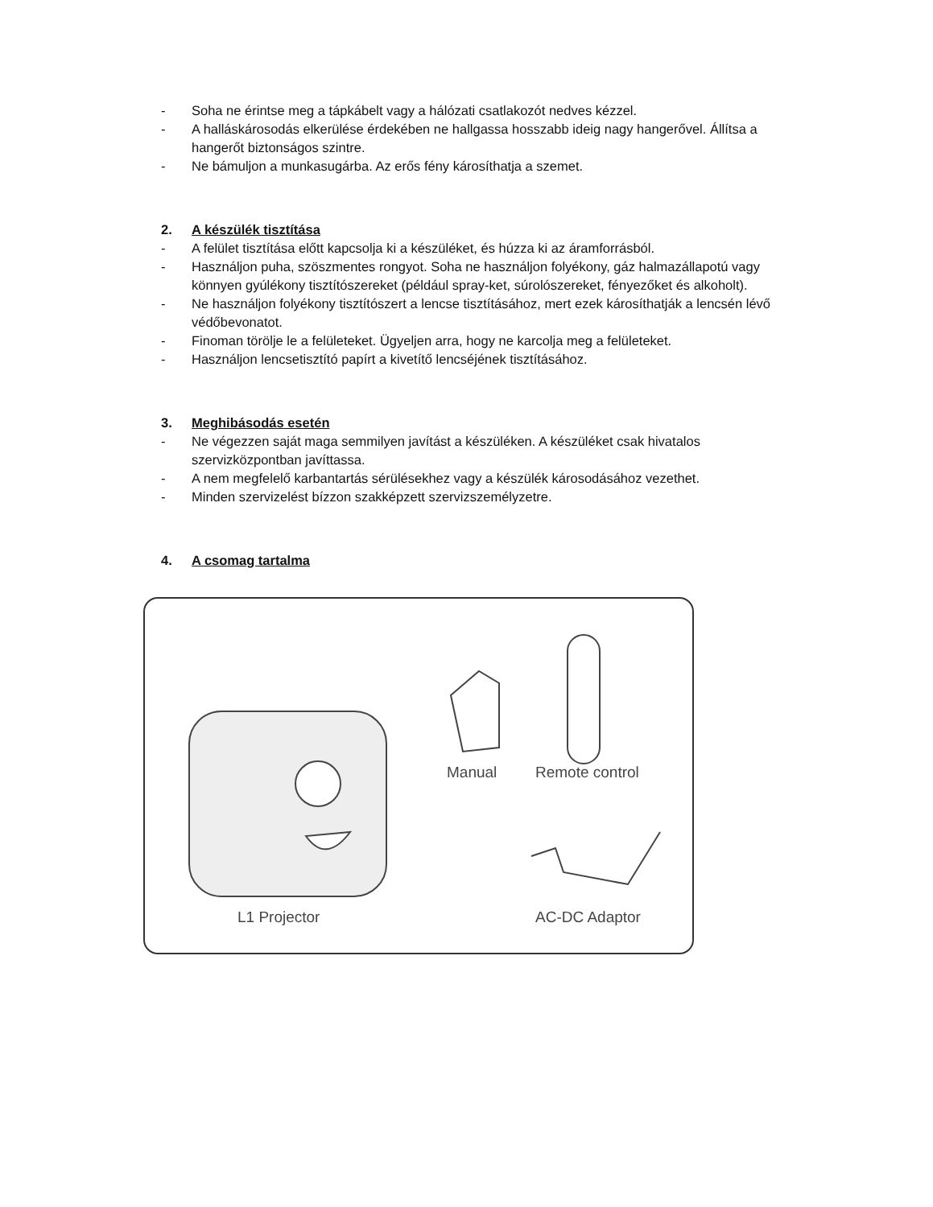- Soha ne érintse meg a tápkábelt vagy a hálózati csatlakozót nedves kézzel.
- A halláskárosodás elkerülése érdekében ne hallgassa hosszabb ideig nagy hangerővel. Állítsa a hangerőt biztonságos szintre.
- Ne bámuljon a munkasugárba. Az erős fény károsíthatja a szemet.
2. A készülék tisztítása
- A felület tisztítása előtt kapcsolja ki a készüléket, és húzza ki az áramforrásból.
- Használjon puha, szöszmentes rongyot. Soha ne használjon folyékony, gáz halmazállapotú vagy könnyen gyúlékony tisztítószereket (például spray-ket, súrolószereket, fényezőket és alkoholt).
- Ne használjon folyékony tisztítószert a lencse tisztításához, mert ezek károsíthatják a lencsén lévő védőbevonatot.
- Finoman törölje le a felületeket. Ügyeljen arra, hogy ne karcolja meg a felületeket.
- Használjon lencsetisztító papírt a kivetítő lencséjének tisztításához.
3. Meghibásodás esetén
- Ne végezzen saját maga semmilyen javítást a készüléken. A készüléket csak hivatalos szervizközpontban javíttassa.
- A nem megfelelő karbantartás sérülésekhez vagy a készülék károsodásához vezethet.
- Minden szervizelést bízzon szakképzett szervizszemélyzetre.
4. A csomag tartalma
Manual Remote control
L1 Projector AC-DC Adaptor